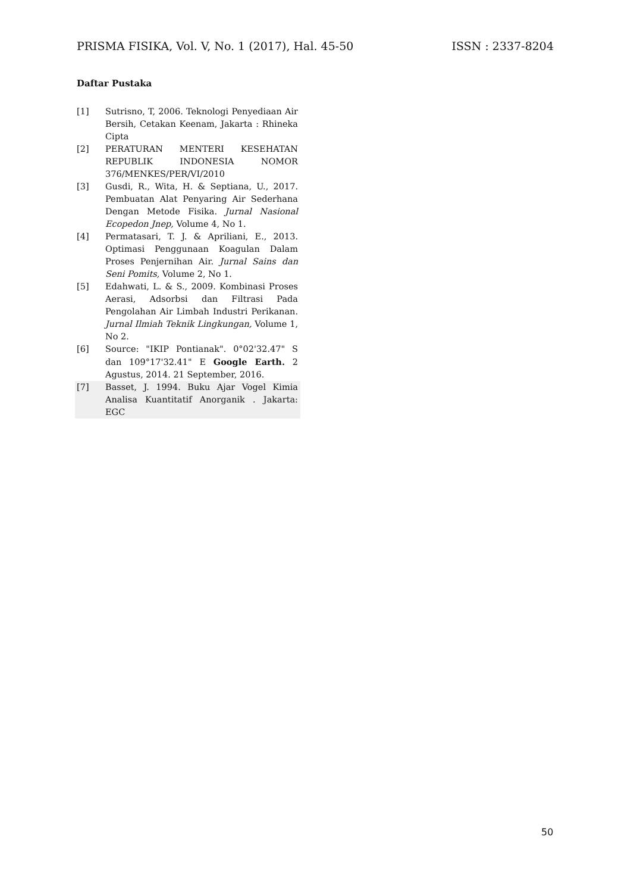PRISMA FISIKA, Vol. V, No. 1 (2017), Hal. 45-50 ISSN : 2337-8204
Daftar Pustaka
[1] Sutrisno, T, 2006. Teknologi Penyediaan Air Bersih, Cetakan Keenam, Jakarta : Rhineka Cipta
[2] PERATURAN MENTERI KESEHATAN REPUBLIK INDONESIA NOMOR 376/MENKES/PER/VI/2010
[3] Gusdi, R., Wita, H. & Septiana, U., 2017. Pembuatan Alat Penyaring Air Sederhana Dengan Metode Fisika. Jurnal Nasional Ecopedon Jnep, Volume 4, No 1.
[4] Permatasari, T. J. & Apriliani, E., 2013. Optimasi Penggunaan Koagulan Dalam Proses Penjernihan Air. Jurnal Sains dan Seni Pomits, Volume 2, No 1.
[5] Edahwati, L. & S., 2009. Kombinasi Proses Aerasi, Adsorbsi dan Filtrasi Pada Pengolahan Air Limbah Industri Perikanan. Jurnal Ilmiah Teknik Lingkungan, Volume 1, No 2.
[6] Source: "IKIP Pontianak". 0°02'32.47" S dan 109°17'32.41" E Google Earth. 2 Agustus, 2014. 21 September, 2016.
[7] Basset, J. 1994. Buku Ajar Vogel Kimia Analisa Kuantitatif Anorganik . Jakarta: EGC
50